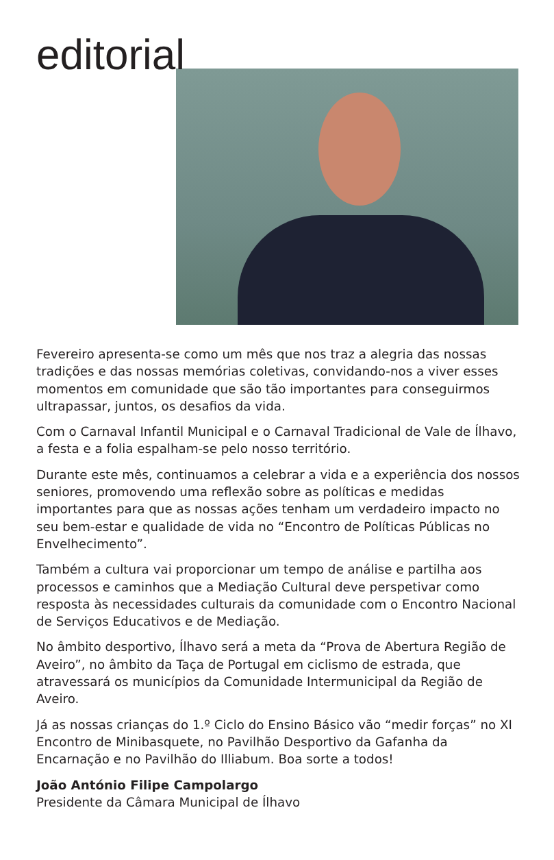editorial
Fevereiro apresenta-se como um mês que nos traz a alegria das nossas tradições e das nossas memórias coletivas, convidando-nos a viver esses momentos em comunidade que são tão importantes para conseguirmos ultrapassar, juntos, os desafios da vida.
Com o Carnaval Infantil Municipal e o Carnaval Tradicional de Vale de Ílhavo, a festa e a folia espalham-se pelo nosso território.
Durante este mês, continuamos a celebrar a vida e a experiência dos nossos seniores, promovendo uma reflexão sobre as políticas e medidas importantes para que as nossas ações tenham um verdadeiro impacto no seu bem-estar e qualidade de vida no “Encontro de Políticas Públicas no Envelhecimento”.
Também a cultura vai proporcionar um tempo de análise e partilha aos processos e caminhos que a Mediação Cultural deve perspetivar como resposta às necessidades culturais da comunidade com o Encontro Nacional de Serviços Educativos e de Mediação.
No âmbito desportivo, Ílhavo será a meta da “Prova de Abertura Região de Aveiro”, no âmbito da Taça de Portugal em ciclismo de estrada, que atravessará os municípios da Comunidade Intermunicipal da Região de Aveiro.
Já as nossas crianças do 1.º Ciclo do Ensino Básico vão “medir forças” no XI Encontro de Minibasquete, no Pavilhão Desportivo da Gafanha da Encarnação e no Pavilhão do Illiabum. Boa sorte a todos!
João António Filipe Campolargo
Presidente da Câmara Municipal de Ílhavo